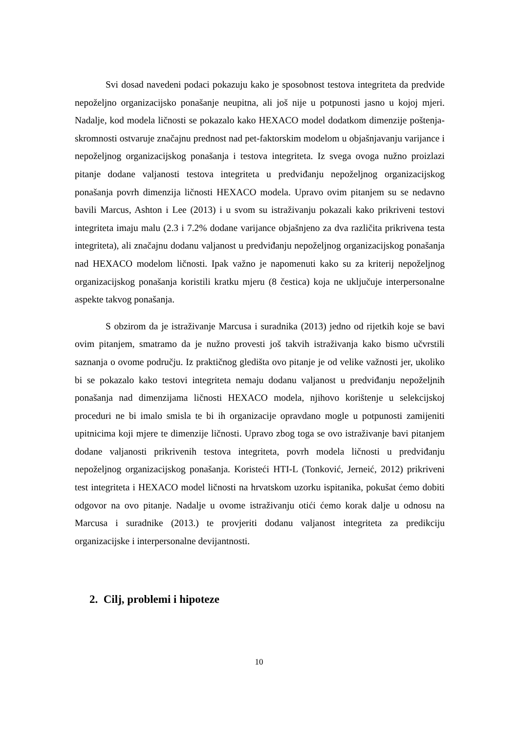Svi dosad navedeni podaci pokazuju kako je sposobnost testova integriteta da predvide nepoželjno organizacijsko ponašanje neupitna, ali još nije u potpunosti jasno u kojoj mjeri. Nadalje, kod modela ličnosti se pokazalo kako HEXACO model dodatkom dimenzije poštenja-skromnosti ostvaruje značajnu prednost nad pet-faktorskim modelom u objašnjavanju varijance i nepoželjnog organizacijskog ponašanja i testova integriteta. Iz svega ovoga nužno proizlazi pitanje dodane valjanosti testova integriteta u predviđanju nepoželjnog organizacijskog ponašanja povrh dimenzija ličnosti HEXACO modela. Upravo ovim pitanjem su se nedavno bavili Marcus, Ashton i Lee (2013) i u svom su istraživanju pokazali kako prikriveni testovi integriteta imaju malu (2.3 i 7.2% dodane varijance objašnjeno za dva različita prikrivena testa integriteta), ali značajnu dodanu valjanost u predviđanju nepoželjnog organizacijskog ponašanja nad HEXACO modelom ličnosti. Ipak važno je napomenuti kako su za kriterij nepoželjnog organizacijskog ponašanja koristili kratku mjeru (8 čestica) koja ne uključuje interpersonalne aspekte takvog ponašanja.
S obzirom da je istraživanje Marcusa i suradnika (2013) jedno od rijetkih koje se bavi ovim pitanjem, smatramo da je nužno provesti još takvih istraživanja kako bismo učvrstili saznanja o ovome području. Iz praktičnog gledišta ovo pitanje je od velike važnosti jer, ukoliko bi se pokazalo kako testovi integriteta nemaju dodanu valjanost u predviđanju nepoželjnih ponašanja nad dimenzijama ličnosti HEXACO modela, njihovo korištenje u selekcijskoj proceduri ne bi imalo smisla te bi ih organizacije opravdano mogle u potpunosti zamijeniti upitnicima koji mjere te dimenzije ličnosti. Upravo zbog toga se ovo istraživanje bavi pitanjem dodane valjanosti prikrivenih testova integriteta, povrh modela ličnosti u predviđanju nepoželjnog organizacijskog ponašanja. Koristeći HTI-L (Tonković, Jerneić, 2012) prikriveni test integriteta i HEXACO model ličnosti na hrvatskom uzorku ispitanika, pokušat ćemo dobiti odgovor na ovo pitanje. Nadalje u ovome istraživanju otići ćemo korak dalje u odnosu na Marcusa i suradnike (2013.) te provjeriti dodanu valjanost integriteta za predikciju organizacijske i interpersonalne devijantnosti.
2. Cilj, problemi i hipoteze
10